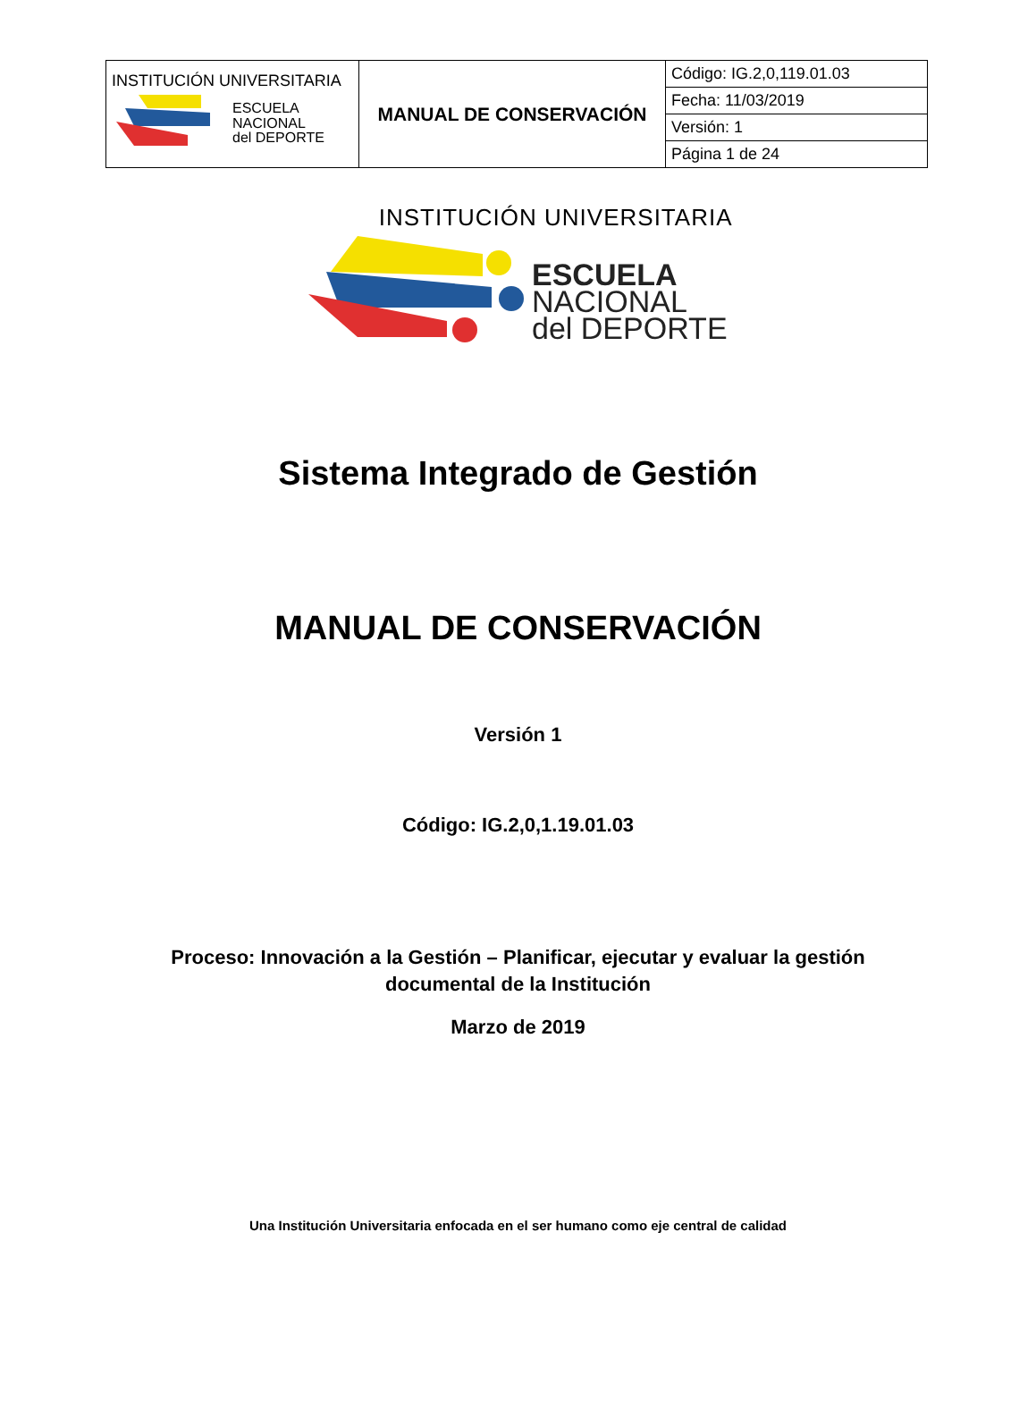| INSTITUCIÓN UNIVERSITARIA ESCUELA NACIONAL del DEPORTE | MANUAL DE CONSERVACIÓN | Código: IG.2,0,119.01.03 |
| | | Fecha: 11/03/2019 |
| | | Versión: 1 |
| | | Página 1 de 24 |
INSTITUCIÓN UNIVERSITARIA
ESCUELA
NACIONAL
del DEPORTE
Sistema Integrado de Gestión
MANUAL DE CONSERVACIÓN
Versión 1
Código: IG.2,0,1.19.01.03
Proceso: Innovación a la Gestión – Planificar, ejecutar y evaluar la gestión
documental de la Institución
Marzo de 2019
Una Institución Universitaria enfocada en el ser humano como eje central de calidad